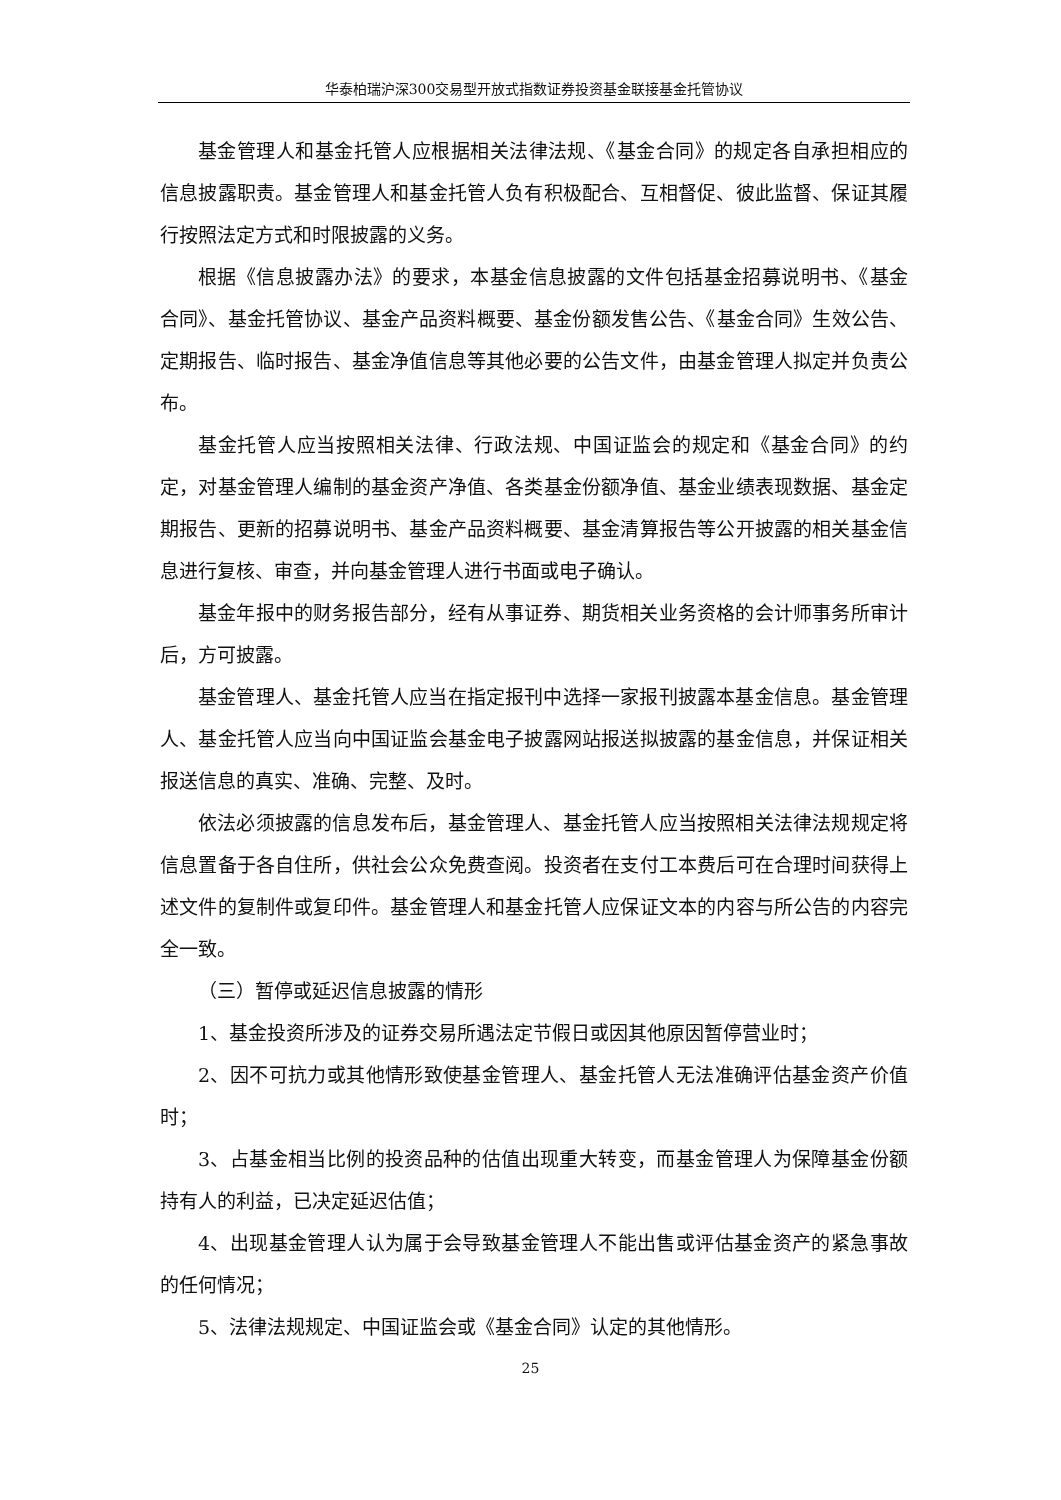华泰柏瑞沪深300交易型开放式指数证券投资基金联接基金托管协议
基金管理人和基金托管人应根据相关法律法规、《基金合同》的规定各自承担相应的信息披露职责。基金管理人和基金托管人负有积极配合、互相督促、彼此监督、保证其履行按照法定方式和时限披露的义务。
根据《信息披露办法》的要求，本基金信息披露的文件包括基金招募说明书、《基金合同》、基金托管协议、基金产品资料概要、基金份额发售公告、《基金合同》生效公告、定期报告、临时报告、基金净值信息等其他必要的公告文件，由基金管理人拟定并负责公布。
基金托管人应当按照相关法律、行政法规、中国证监会的规定和《基金合同》的约定，对基金管理人编制的基金资产净值、各类基金份额净值、基金业绩表现数据、基金定期报告、更新的招募说明书、基金产品资料概要、基金清算报告等公开披露的相关基金信息进行复核、审查，并向基金管理人进行书面或电子确认。
基金年报中的财务报告部分，经有从事证券、期货相关业务资格的会计师事务所审计后，方可披露。
基金管理人、基金托管人应当在指定报刊中选择一家报刊披露本基金信息。基金管理人、基金托管人应当向中国证监会基金电子披露网站报送拟披露的基金信息，并保证相关报送信息的真实、准确、完整、及时。
依法必须披露的信息发布后，基金管理人、基金托管人应当按照相关法律法规规定将信息置备于各自住所，供社会公众免费查阅。投资者在支付工本费后可在合理时间获得上述文件的复制件或复印件。基金管理人和基金托管人应保证文本的内容与所公告的内容完全一致。
（三）暂停或延迟信息披露的情形
1、基金投资所涉及的证券交易所遇法定节假日或因其他原因暂停营业时；
2、因不可抗力或其他情形致使基金管理人、基金托管人无法准确评估基金资产价值时；
3、占基金相当比例的投资品种的估值出现重大转变，而基金管理人为保障基金份额持有人的利益，已决定延迟估值；
4、出现基金管理人认为属于会导致基金管理人不能出售或评估基金资产的紧急事故的任何情况；
5、法律法规规定、中国证监会或《基金合同》认定的其他情形。
25